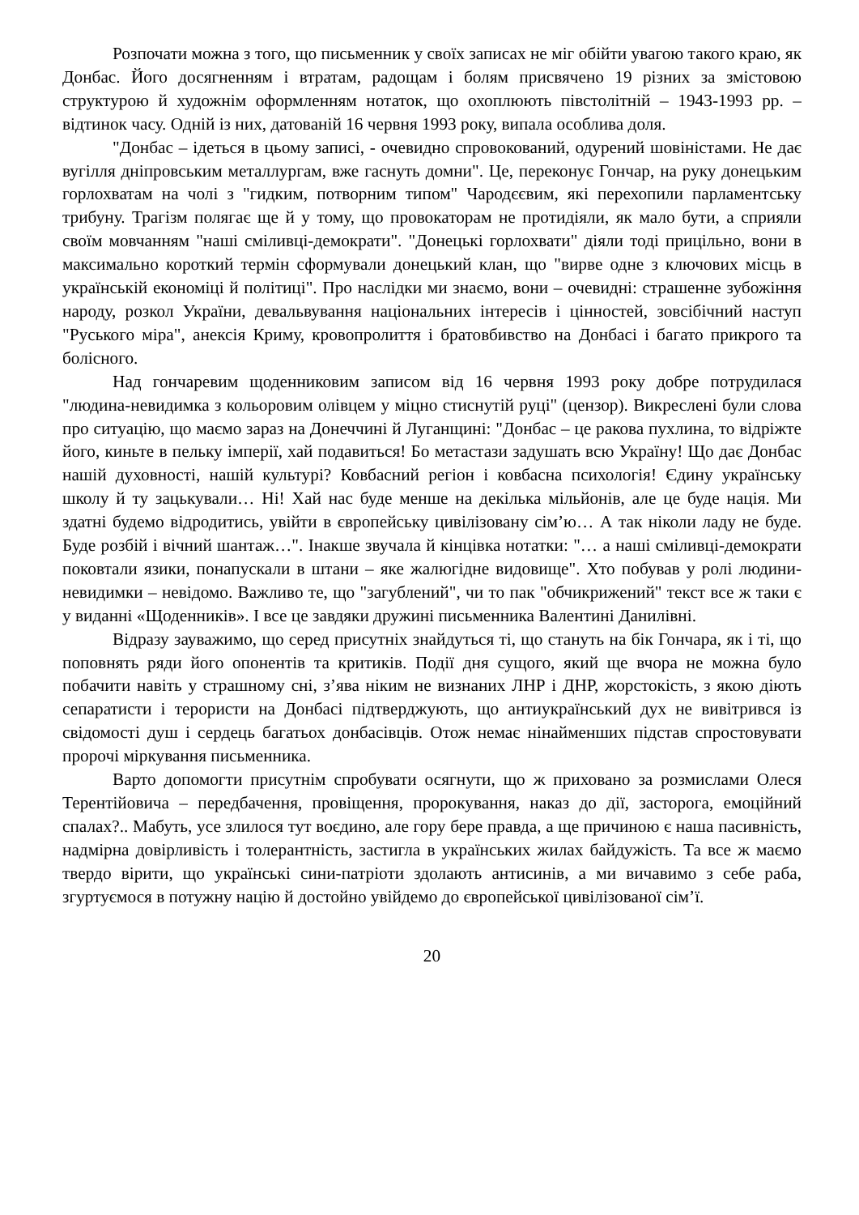Розпочати можна з того, що письменник у своїх записах не міг обійти увагою такого краю, як Донбас. Його досягненням і втратам, радощам і болям присвячено 19 різних за змістовою структурою й художнім оформленням нотаток, що охоплюють півстолітній – 1943-1993 рр. – відтинок часу. Одній із них, датованій 16 червня 1993 року, випала особлива доля.
"Донбас – ідеться в цьому записі, - очевидно спровокований, одурений шовіністами. Не дає вугілля дніпровським металлургам, вже гаснуть домни". Це, переконує Гончар, на руку донецьким горлохватам на чолі з "гидким, потворним типом" Чародєєвим, які перехопили парламентську трибуну. Трагізм полягає ще й у тому, що провокаторам не протидіяли, як мало бути, а сприяли своїм мовчанням "наші сміливці-демократи". "Донецькі горлохвати" діяли тоді прицільно, вони в максимально короткий термін сформували донецький клан, що "вирве одне з ключових місць в українській економіці й політиці". Про наслідки ми знаємо, вони – очевидні: страшенне зубожіння народу, розкол України, девальвування національних інтересів і цінностей, зовсібічний наступ "Руського міра", анексія Криму, кровопролиття і братовбивство на Донбасі і багато прикрого та болісного.
Над гончаревим щоденниковим записом від 16 червня 1993 року добре потрудилася "людина-невидимка з кольоровим олівцем у міцно стиснутій руці" (цензор). Викреслені були слова про ситуацію, що маємо зараз на Донеччині й Луганщині: "Донбас – це ракова пухлина, то відріжте його, киньте в пельку імперії, хай подавиться! Бо метастази задушать всю Україну! Що дає Донбас нашій духовності, нашій культурі? Ковбасний регіон і ковбасна психологія! Єдину українську школу й ту зацькували… Ні! Хай нас буде менше на декілька мільйонів, але це буде нація. Ми здатні будемо відродитись, увійти в європейську цивілізовану сім’ю… А так ніколи ладу не буде. Буде розбій і вічний шантаж…". Інакше звучала й кінцівка нотатки: "… а наші сміливці-демократи поковтали язики, понапускали в штани – яке жалюгідне видовище". Хто побував у ролі людини-невидимки – невідомо. Важливо те, що "загублений", чи то пак "обчикрижений" текст все ж таки є у виданні «Щоденників». І все це завдяки дружині письменника Валентині Данилівні.
Відразу зауважимо, що серед присутніх знайдуться ті, що стануть на бік Гончара, як і ті, що поповнять ряди його опонентів та критиків. Події дня сущого, який ще вчора не можна було побачити навіть у страшному сні, з’ява ніким не визнаних ЛНР і ДНР, жорстокість, з якою діють сепаратисти і терористи на Донбасі підтверджують, що антиукраїнський дух не вивітрився із свідомості душ і сердець багатьох донбасівців. Отож немає нінайменших підстав спростовувати пророчі міркування письменника.
Варто допомогти присутнім спробувати осягнути, що ж приховано за розмислами Олеся Терентійовича – передбачення, провіщення, пророкування, наказ до дії, засторога, емоційний спалах?.. Мабуть, усе злилося тут воєдино, але гору бере правда, а ще причиною є наша пасивність, надмірна довірливість і толерантність, застигла в українських жилах байдужість. Та все ж маємо твердо вірити, що українські сини-патріоти здолають антисинів, а ми вичавимо з себе раба, згуртуємося в потужну націю й достойно увійдемо до європейської цивілізованої сім’ї.
20